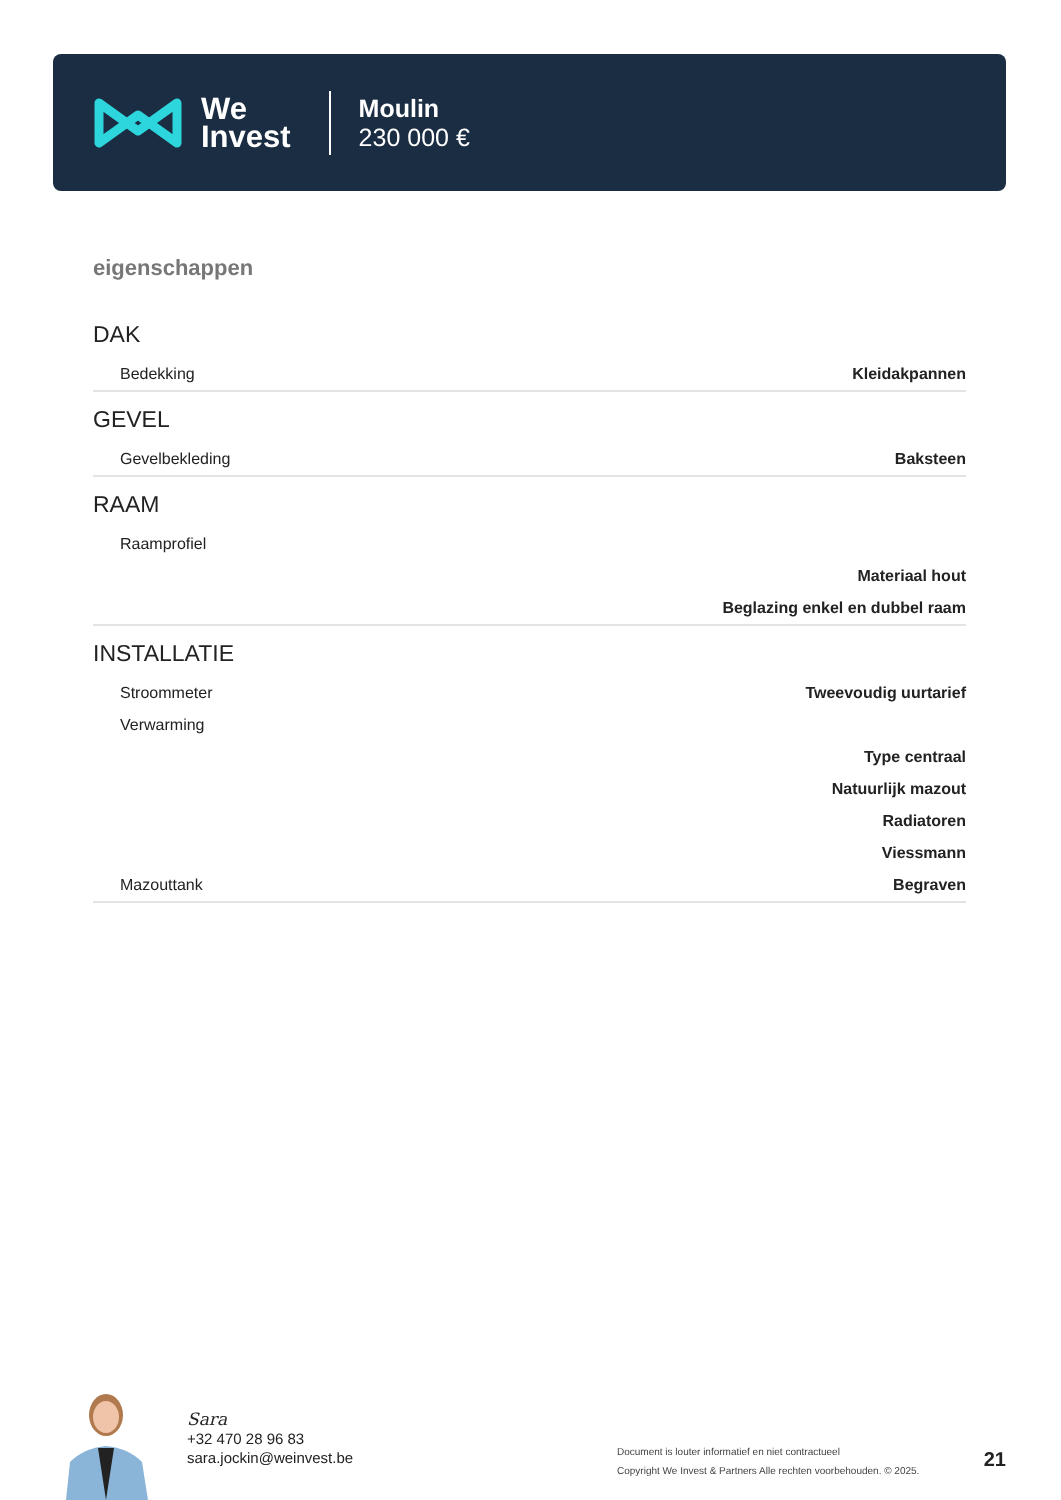We
Invest
Moulin
230 000 €
eigenschappen
DAK
| Bedekking | Kleidakpannen |
GEVEL
| Gevelbekleding | Baksteen |
RAAM
| Raamprofiel | |
| | Materiaal hout |
| | Beglazing enkel en dubbel raam |
INSTALLATIE
| Stroommeter | Tweevoudig uurtarief |
| Verwarming | |
| | Type centraal |
| | Natuurlijk mazout |
| | Radiatoren |
| | Viessmann |
| Mazouttank | Begraven |
Sara
+32 470 28 96 83
sara.jockin@weinvest.be
Document is louter informatief en niet contractueel
Copyright We Invest & Partners Alle rechten voorbehouden. © 2025.
21